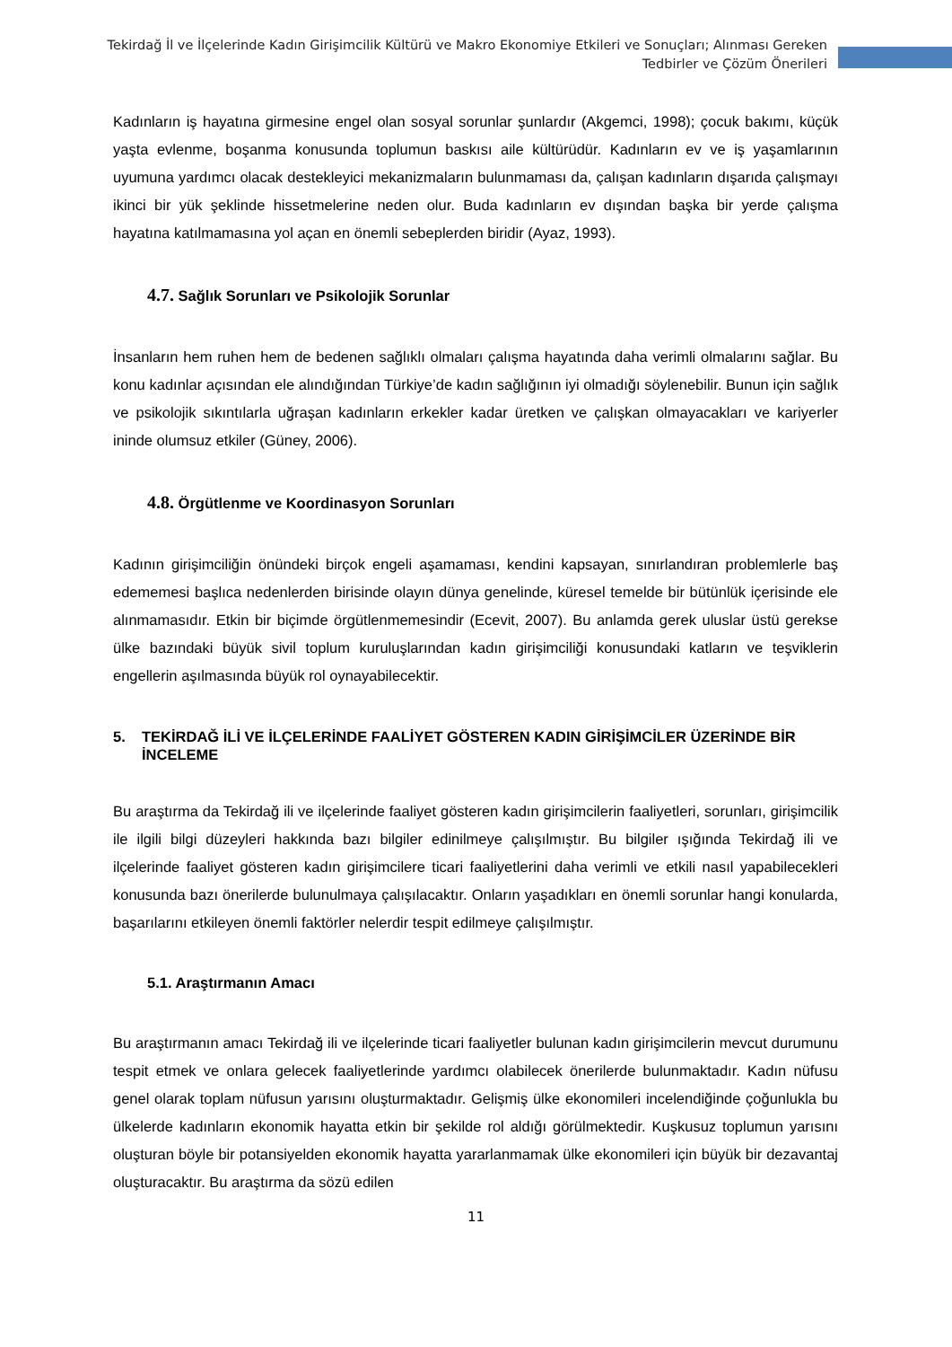Tekirdağ İl ve İlçelerinde Kadın Girişimcilik Kültürü ve Makro Ekonomiye Etkileri ve Sonuçları; Alınması Gereken Tedbirler ve Çözüm Önerileri
Kadınların iş hayatına girmesine engel olan sosyal sorunlar şunlardır (Akgemci, 1998); çocuk bakımı, küçük yaşta evlenme, boşanma konusunda toplumun baskısı aile kültürüdür. Kadınların ev ve iş yaşamlarının uyumuna yardımcı olacak destekleyici mekanizmaların bulunmaması da, çalışan kadınların dışarıda çalışmayı ikinci bir yük şeklinde hissetmelerine neden olur. Buda kadınların ev dışından başka bir yerde çalışma hayatına katılmamasına yol açan en önemli sebeplerden biridir (Ayaz, 1993).
4.7. Sağlık Sorunları ve Psikolojik Sorunlar
İnsanların hem ruhen hem de bedenen sağlıklı olmaları çalışma hayatında daha verimli olmalarını sağlar. Bu konu kadınlar açısından ele alındığından Türkiye’de kadın sağlığının iyi olmadığı söylenebilir. Bunun için sağlık ve psikolojik sıkıntılarla uğraşan kadınların erkekler kadar üretken ve çalışkan olmayacakları ve kariyerler ininde olumsuz etkiler (Güney, 2006).
4.8. Örgütlenme ve Koordinasyon Sorunları
Kadının girişimciliğin önündeki birçok engeli aşamaması, kendini kapsayan, sınırlandıran problemlerle baş edememesi başlıca nedenlerden birisinde olayın dünya genelinde, küresel temelde bir bütünlük içerisinde ele alınmamasıdır. Etkin bir biçimde örgütlenmemesindir (Ecevit, 2007). Bu anlamda gerek uluslar üstü gerekse ülke bazındaki büyük sivil toplum kuruluşlarından kadın girişimciliği konusundaki katların ve teşviklerin engellerin aşılmasında büyük rol oynayabilecektir.
5. TEKİRDAĞ İLİ VE İLÇELERİNDE FAALİYET GÖSTEREN KADIN GİRİŞİMCİLER ÜZERİNDE BİR İNCELEME
Bu araştırma da Tekirdağ ili ve ilçelerinde faaliyet gösteren kadın girişimcilerin faaliyetleri, sorunları, girişimcilik ile ilgili bilgi düzeyleri hakkında bazı bilgiler edinilmeye çalışılmıştır. Bu bilgiler ışığında Tekirdağ ili ve ilçelerinde faaliyet gösteren kadın girişimcilere ticari faaliyetlerini daha verimli ve etkili nasıl yapabilecekleri konusunda bazı önerilerde bulunulmaya çalışılacaktır. Onların yaşadıkları en önemli sorunlar hangi konularda, başarılarını etkileyen önemli faktörler nelerdir tespit edilmeye çalışılmıştır.
5.1. Araştırmanın Amacı
Bu araştırmanın amacı Tekirdağ ili ve ilçelerinde ticari faaliyetler bulunan kadın girişimcilerin mevcut durumunu tespit etmek ve onlara gelecek faaliyetlerinde yardımcı olabilecek önerilerde bulunmaktadır. Kadın nüfusu genel olarak toplam nüfusun yarısını oluşturmaktadır. Gelişmiş ülke ekonomileri incelendiğinde çoğunlukla bu ülkelerde kadınların ekonomik hayatta etkin bir şekilde rol aldığı görülmektedir. Kuşkusuz toplumun yarısını oluşturan böyle bir potansiyelden ekonomik hayatta yararlanmamak ülke ekonomileri için büyük bir dezavantaj oluşturacaktır. Bu araştırma da sözü edilen
11